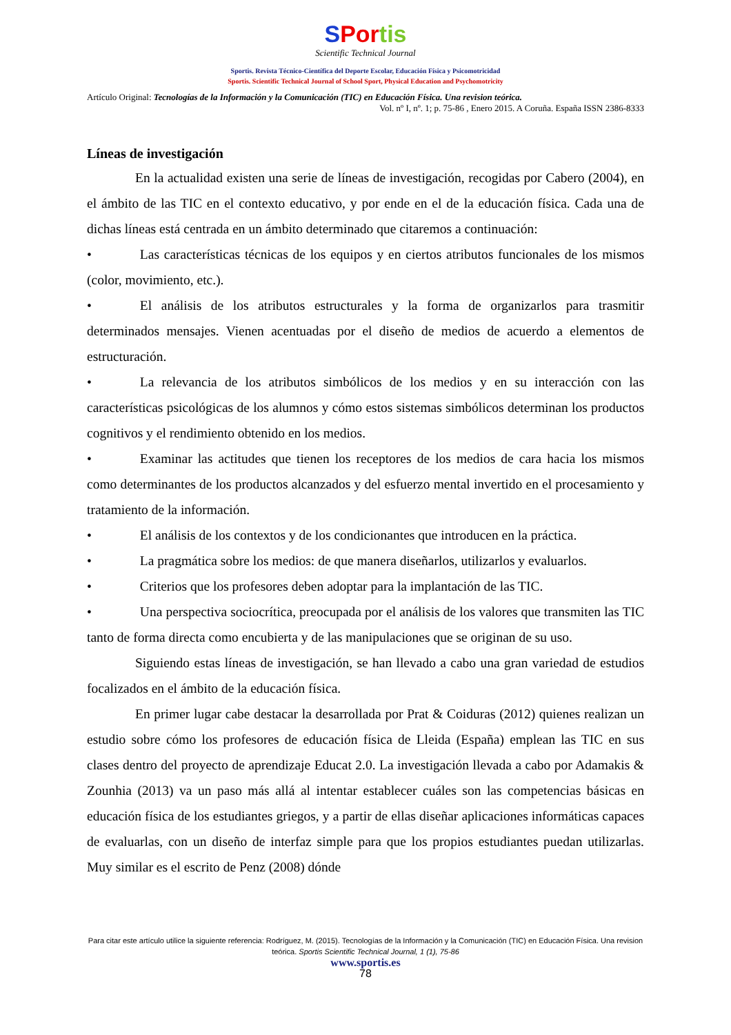SPor tis
Scientific Technical Journal
Sportis. Revista Técnico-Científica del Deporte Escolar, Educación Física y Psicomotricidad
Sportis. Scientific Technical Journal of School Sport, Physical Education and Psychomotricity
Artículo Original: Tecnologías de la Información y la Comunicación (TIC) en Educación Física. Una revision teórica.
Vol. nº I, nº. 1; p. 75-86 , Enero 2015. A Coruña. España ISSN 2386-8333
Líneas de investigación
En la actualidad existen una serie de líneas de investigación, recogidas por Cabero (2004), en el ámbito de las TIC en el contexto educativo, y por ende en el de la educación física. Cada una de dichas líneas está centrada en un ámbito determinado que citaremos a continuación:
• Las características técnicas de los equipos y en ciertos atributos funcionales de los mismos (color, movimiento, etc.).
• El análisis de los atributos estructurales y la forma de organizarlos para trasmitir determinados mensajes. Vienen acentuadas por el diseño de medios de acuerdo a elementos de estructuración.
• La relevancia de los atributos simbólicos de los medios y en su interacción con las características psicológicas de los alumnos y cómo estos sistemas simbólicos determinan los productos cognitivos y el rendimiento obtenido en los medios.
• Examinar las actitudes que tienen los receptores de los medios de cara hacia los mismos como determinantes de los productos alcanzados y del esfuerzo mental invertido en el procesamiento y tratamiento de la información.
• El análisis de los contextos y de los condicionantes que introducen en la práctica.
• La pragmática sobre los medios: de que manera diseñarlos, utilizarlos y evaluarlos.
• Criterios que los profesores deben adoptar para la implantación de las TIC.
• Una perspectiva sociocrítica, preocupada por el análisis de los valores que transmiten las TIC tanto de forma directa como encubierta y de las manipulaciones que se originan de su uso.
Siguiendo estas líneas de investigación, se han llevado a cabo una gran variedad de estudios focalizados en el ámbito de la educación física.
En primer lugar cabe destacar la desarrollada por Prat & Coiduras (2012) quienes realizan un estudio sobre cómo los profesores de educación física de Lleida (España) emplean las TIC en sus clases dentro del proyecto de aprendizaje Educat 2.0. La investigación llevada a cabo por Adamakis & Zounhia (2013) va un paso más allá al intentar establecer cuáles son las competencias básicas en educación física de los estudiantes griegos, y a partir de ellas diseñar aplicaciones informáticas capaces de evaluarlas, con un diseño de interfaz simple para que los propios estudiantes puedan utilizarlas. Muy similar es el escrito de Penz (2008) dónde
Para citar este artículo utilice la siguiente referencia: Rodríguez, M. (2015). Tecnologías de la Información y la Comunicación (TIC) en Educación Física. Una revision teórica. Sportis Scientific Technical Journal, 1 (1), 75-86
www.sportis.es
78